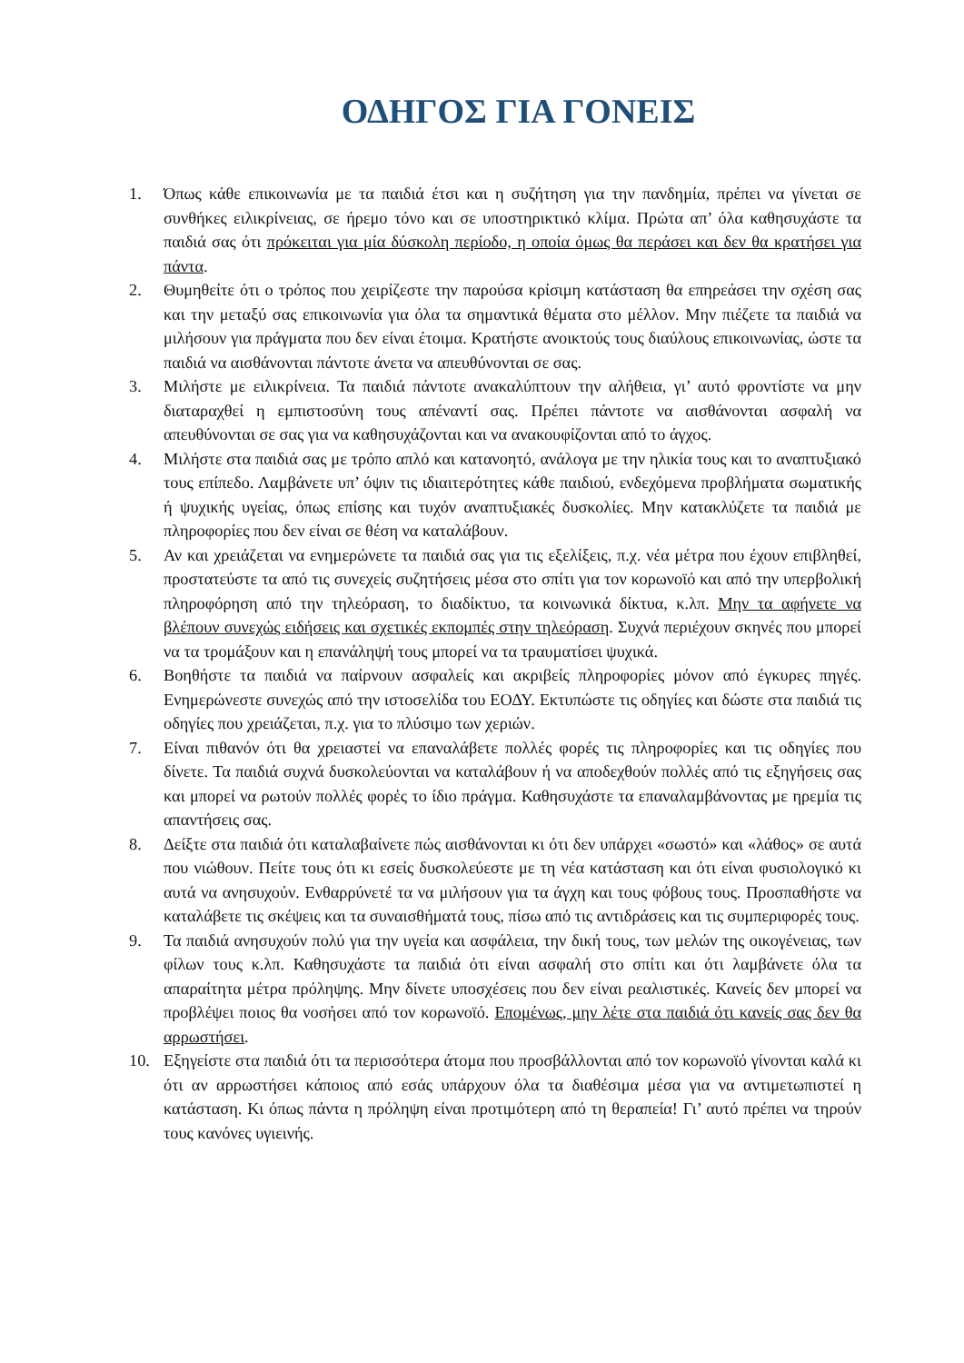ΟΔΗΓΟΣ ΓΙΑ ΓΟΝΕΙΣ
1. Όπως κάθε επικοινωνία με τα παιδιά έτσι και η συζήτηση για την πανδημία, πρέπει να γίνεται σε συνθήκες ειλικρίνειας, σε ήρεμο τόνο και σε υποστηρικτικό κλίμα. Πρώτα απ’ όλα καθησυχάστε τα παιδιά σας ότι πρόκειται για μία δύσκολη περίοδο, η οποία όμως θα περάσει και δεν θα κρατήσει για πάντα.
2. Θυμηθείτε ότι ο τρόπος που χειρίζεστε την παρούσα κρίσιμη κατάσταση θα επηρεάσει την σχέση σας και την μεταξύ σας επικοινωνία για όλα τα σημαντικά θέματα στο μέλλον. Μην πιέζετε τα παιδιά να μιλήσουν για πράγματα που δεν είναι έτοιμα. Κρατήστε ανοικτούς τους διαύλους επικοινωνίας, ώστε τα παιδιά να αισθάνονται πάντοτε άνετα να απευθύνονται σε σας.
3. Μιλήστε με ειλικρίνεια. Τα παιδιά πάντοτε ανακαλύπτουν την αλήθεια, γι’ αυτό φροντίστε να μην διαταραχθεί η εμπιστοσύνη τους απέναντί σας. Πρέπει πάντοτε να αισθάνονται ασφαλή να απευθύνονται σε σας για να καθησυχάζονται και να ανακουφίζονται από το άγχος.
4. Μιλήστε στα παιδιά σας με τρόπο απλό και κατανοητό, ανάλογα με την ηλικία τους και το αναπτυξιακό τους επίπεδο. Λαμβάνετε υπ’ όψιν τις ιδιαιτερότητες κάθε παιδιού, ενδεχόμενα προβλήματα σωματικής ή ψυχικής υγείας, όπως επίσης και τυχόν αναπτυξιακές δυσκολίες. Μην κατακλύζετε τα παιδιά με πληροφορίες που δεν είναι σε θέση να καταλάβουν.
5. Αν και χρειάζεται να ενημερώνετε τα παιδιά σας για τις εξελίξεις, π.χ. νέα μέτρα που έχουν επιβληθεί, προστατεύστε τα από τις συνεχείς συζητήσεις μέσα στο σπίτι για τον κορωνοϊό και από την υπερβολική πληροφόρηση από την τηλεόραση, το διαδίκτυο, τα κοινωνικά δίκτυα, κ.λπ. Μην τα αφήνετε να βλέπουν συνεχώς ειδήσεις και σχετικές εκπομπές στην τηλεόραση. Συχνά περιέχουν σκηνές που μπορεί να τα τρομάξουν και η επανάληψή τους μπορεί να τα τραυματίσει ψυχικά.
6. Βοηθήστε τα παιδιά να παίρνουν ασφαλείς και ακριβείς πληροφορίες μόνον από έγκυρες πηγές. Ενημερώνεστε συνεχώς από την ιστοσελίδα του ΕΟΔΥ. Εκτυπώστε τις οδηγίες και δώστε στα παιδιά τις οδηγίες που χρειάζεται, π.χ. για το πλύσιμο των χεριών.
7. Είναι πιθανόν ότι θα χρειαστεί να επαναλάβετε πολλές φορές τις πληροφορίες και τις οδηγίες που δίνετε. Τα παιδιά συχνά δυσκολεύονται να καταλάβουν ή να αποδεχθούν πολλές από τις εξηγήσεις σας και μπορεί να ρωτούν πολλές φορές το ίδιο πράγμα. Καθησυχάστε τα επαναλαμβάνοντας με ηρεμία τις απαντήσεις σας.
8. Δείξτε στα παιδιά ότι καταλαβαίνετε πώς αισθάνονται κι ότι δεν υπάρχει «σωστό» και «λάθος» σε αυτά που νιώθουν. Πείτε τους ότι κι εσείς δυσκολεύεστε με τη νέα κατάσταση και ότι είναι φυσιολογικό κι αυτά να ανησυχούν. Ενθαρρύνετέ τα να μιλήσουν για τα άγχη και τους φόβους τους. Προσπαθήστε να καταλάβετε τις σκέψεις και τα συναισθήματά τους, πίσω από τις αντιδράσεις και τις συμπεριφορές τους.
9. Τα παιδιά ανησυχούν πολύ για την υγεία και ασφάλεια, την δική τους, των μελών της οικογένειας, των φίλων τους κ.λπ. Καθησυχάστε τα παιδιά ότι είναι ασφαλή στο σπίτι και ότι λαμβάνετε όλα τα απαραίτητα μέτρα πρόληψης. Μην δίνετε υποσχέσεις που δεν είναι ρεαλιστικές. Κανείς δεν μπορεί να προβλέψει ποιος θα νοσήσει από τον κορωνοϊό. Επομένως, μην λέτε στα παιδιά ότι κανείς σας δεν θα αρρωστήσει.
10. Εξηγείστε στα παιδιά ότι τα περισσότερα άτομα που προσβάλλονται από τον κορωνοϊό γίνονται καλά κι ότι αν αρρωστήσει κάποιος από εσάς υπάρχουν όλα τα διαθέσιμα μέσα για να αντιμετωπιστεί η κατάσταση. Κι όπως πάντα η πρόληψη είναι προτιμότερη από τη θεραπεία! Γι’ αυτό πρέπει να τηρούν τους κανόνες υγιεινής.